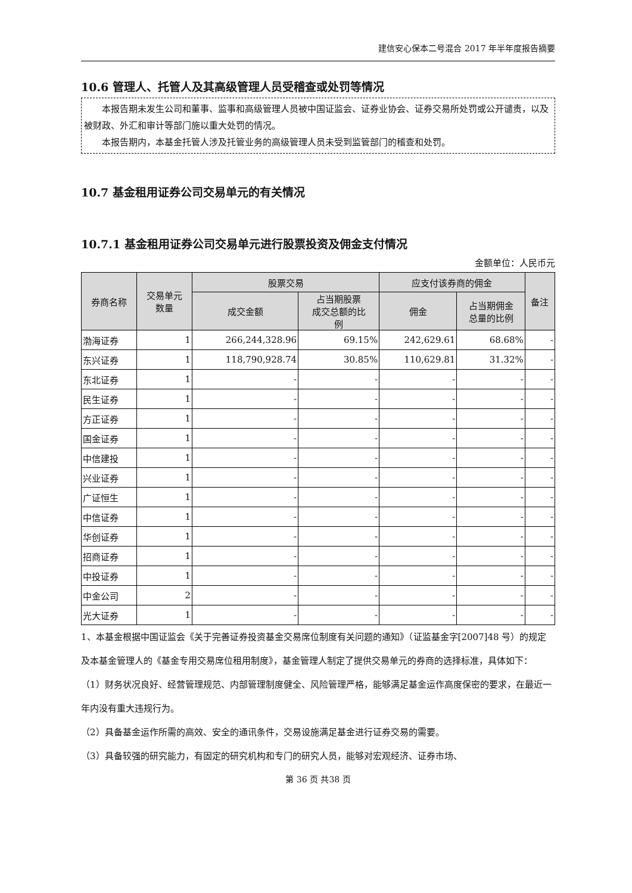建信安心保本二号混合 2017 年半年度报告摘要
10.6 管理人、托管人及其高级管理人员受稽查或处罚等情况
本报告期未发生公司和董事、监事和高级管理人员被中国证监会、证券业协会、证券交易所处罚或公开谴责，以及被财政、外汇和审计等部门施以重大处罚的情况。
本报告期内，本基金托管人涉及托管业务的高级管理人员未受到监管部门的稽查和处罚。
10.7 基金租用证券公司交易单元的有关情况
10.7.1 基金租用证券公司交易单元进行股票投资及佣金支付情况
金额单位：人民币元
| 券商名称 | 交易单元 数量 | 股票交易 | | 应支付该券商的佣金 | | 备注 |
| --- | --- | --- | --- | --- | --- | --- |
| | | 成交金额 | 占当期股票 成交总额的比 例 | 佣金 | 占当期佣金 总量的比例 | |
| 渤海证券 | 1 | 266,244,328.96 | 69.15% | 242,629.61 | 68.68% | - |
| 东兴证券 | 1 | 118,790,928.74 | 30.85% | 110,629.81 | 31.32% | - |
| 东北证券 | 1 | - | - | - | - | - |
| 民生证券 | 1 | - | - | - | - | - |
| 方正证券 | 1 | - | - | - | - | - |
| 国金证券 | 1 | - | - | - | - | - |
| 中信建投 | 1 | - | - | - | - | - |
| 兴业证券 | 1 | - | - | - | - | - |
| 广证恒生 | 1 | - | - | - | - | - |
| 中信证券 | 1 | - | - | - | - | - |
| 华创证券 | 1 | - | - | - | - | - |
| 招商证券 | 1 | - | - | - | - | - |
| 中投证券 | 1 | - | - | - | - | - |
| 中金公司 | 2 | - | - | - | - | - |
| 光大证券 | 1 | - | - | - | - | - |
1、本基金根据中国证监会《关于完善证券投资基金交易席位制度有关问题的通知》（证监基金字[2007]48 号）的规定及本基金管理人的《基金专用交易席位租用制度》，基金管理人制定了提供交易单元的券商的选择标准，具体如下：
（1）财务状况良好、经营管理规范、内部管理制度健全、风险管理严格，能够满足基金运作高度保密的要求，在最近一年内没有重大违规行为。
（2）具备基金运作所需的高效、安全的通讯条件，交易设施满足基金进行证券交易的需要。
（3）具备较强的研究能力，有固定的研究机构和专门的研究人员，能够对宏观经济、证券市场、
第 36 页 共38 页